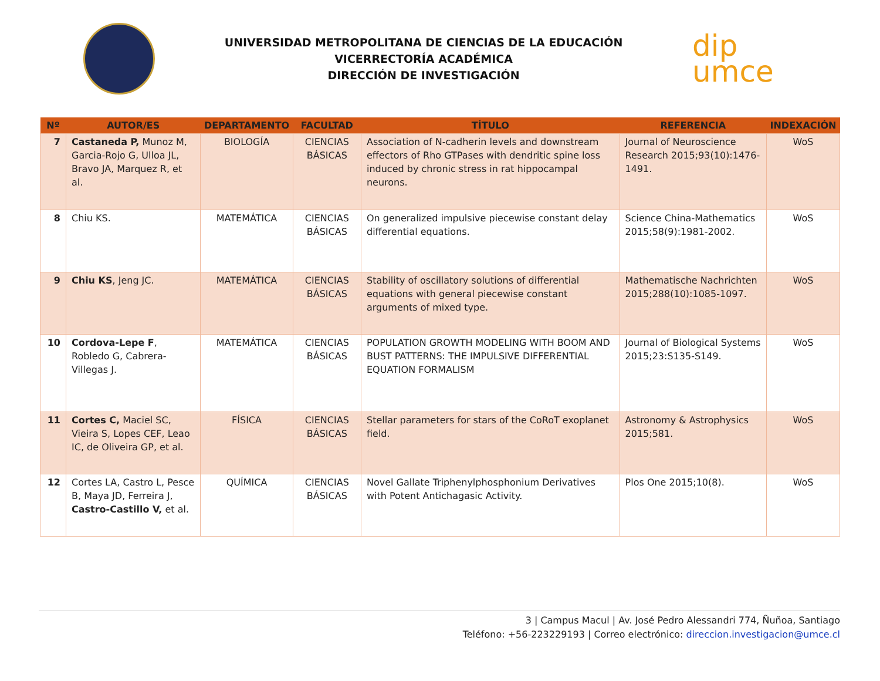UNIVERSIDAD METROPOLITANA DE CIENCIAS DE LA EDUCACIÓN
VICERRECTORÍA ACADÉMICA
DIRECCIÓN DE INVESTIGACIÓN
dip
umce
| Nº | AUTOR/ES | DEPARTAMENTO | FACULTAD | TÍTULO | REFERENCIA | INDEXACIÓN |
| --- | --- | --- | --- | --- | --- | --- |
| 7 | Castaneda P, Munoz M, Garcia-Rojo G, Ulloa JL, Bravo JA, Marquez R, et al. | BIOLOGÍA | CIENCIAS BÁSICAS | Association of N-cadherin levels and downstream effectors of Rho GTPases with dendritic spine loss induced by chronic stress in rat hippocampal neurons. | Journal of Neuroscience Research 2015;93(10):1476-1491. | WoS |
| 8 | Chiu KS. | MATEMÁTICA | CIENCIAS BÁSICAS | On generalized impulsive piecewise constant delay differential equations. | Science China-Mathematics 2015;58(9):1981-2002. | WoS |
| 9 | Chiu KS , Jeng JC. | MATEMÁTICA | CIENCIAS BÁSICAS | Stability of oscillatory solutions of differential equations with general piecewise constant arguments of mixed type. | Mathematische Nachrichten 2015;288(10):1085-1097. | WoS |
| 10 | Cordova-Lepe F , Robledo G, Cabrera-Villegas J. | MATEMÁTICA | CIENCIAS BÁSICAS | POPULATION GROWTH MODELING WITH BOOM AND BUST PATTERNS: THE IMPULSIVE DIFFERENTIAL EQUATION FORMALISM | Journal of Biological Systems 2015;23:S135-S149. | WoS |
| 11 | Cortes C, Maciel SC, Vieira S, Lopes CEF, Leao IC, de Oliveira GP, et al. | FÍSICA | CIENCIAS BÁSICAS | Stellar parameters for stars of the CoRoT exoplanet field. | Astronomy & Astrophysics 2015;581. | WoS |
| 12 | Cortes LA, Castro L, Pesce B, Maya JD, Ferreira J, Castro-Castillo V, et al. | QUÍMICA | CIENCIAS BÁSICAS | Novel Gallate Triphenylphosphonium Derivatives with Potent Antichagasic Activity. | Plos One 2015;10(8). | WoS |
3 | Campus Macul | Av. José Pedro Alessandri 774, Ñuñoa, Santiago
Teléfono: +56-223229193 | Correo electrónico: direccion.investigacion@umce.cl